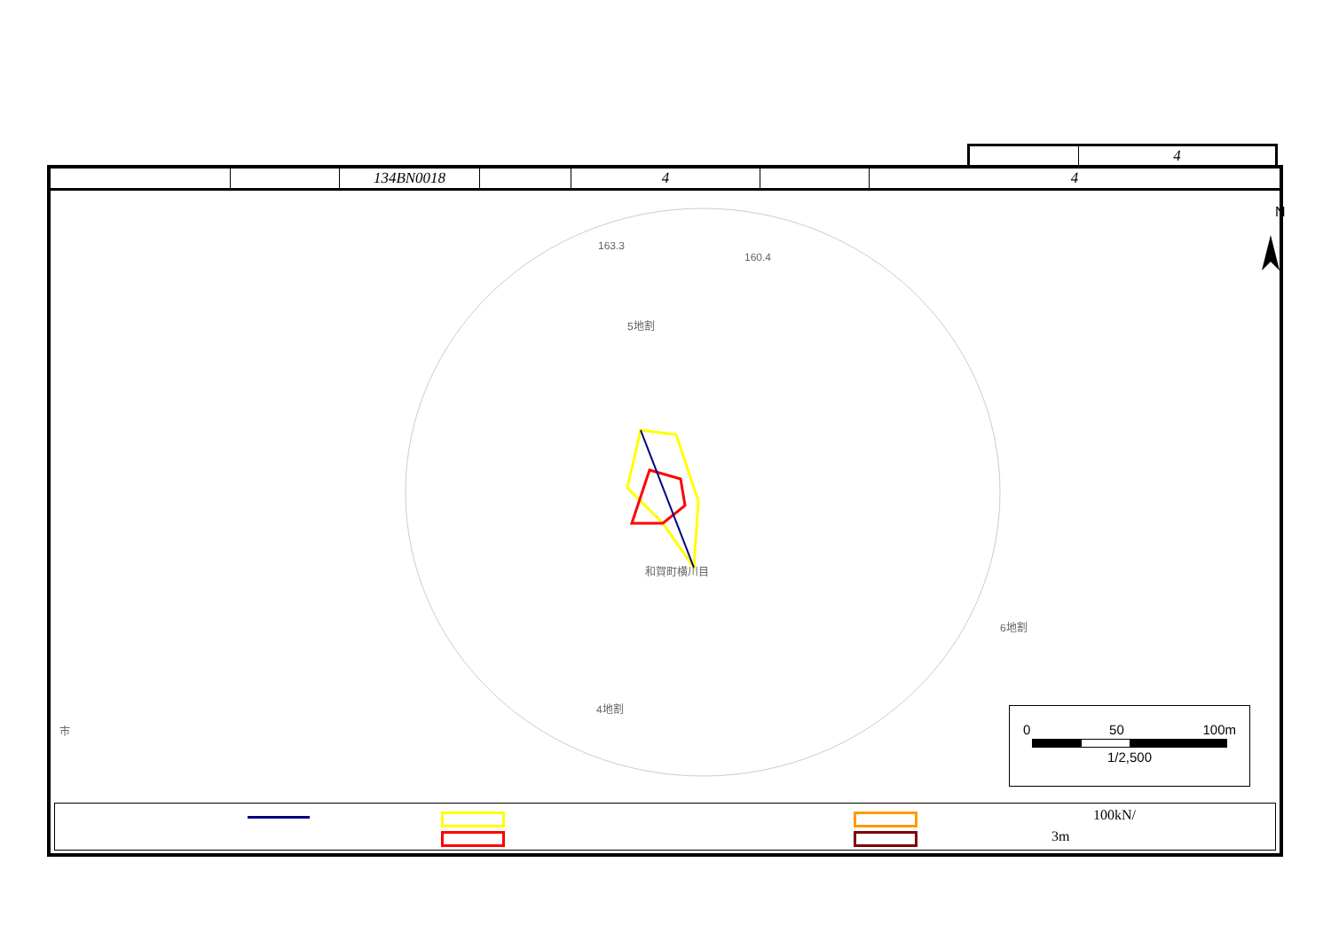| | 4 |
| | | 134BN0018 | | 4 | | 4 |
163.3
160.4
5地割
和賀町横川目
6地割
4地割
市
N
0 50 100m
1/2,500
100kN/
3m